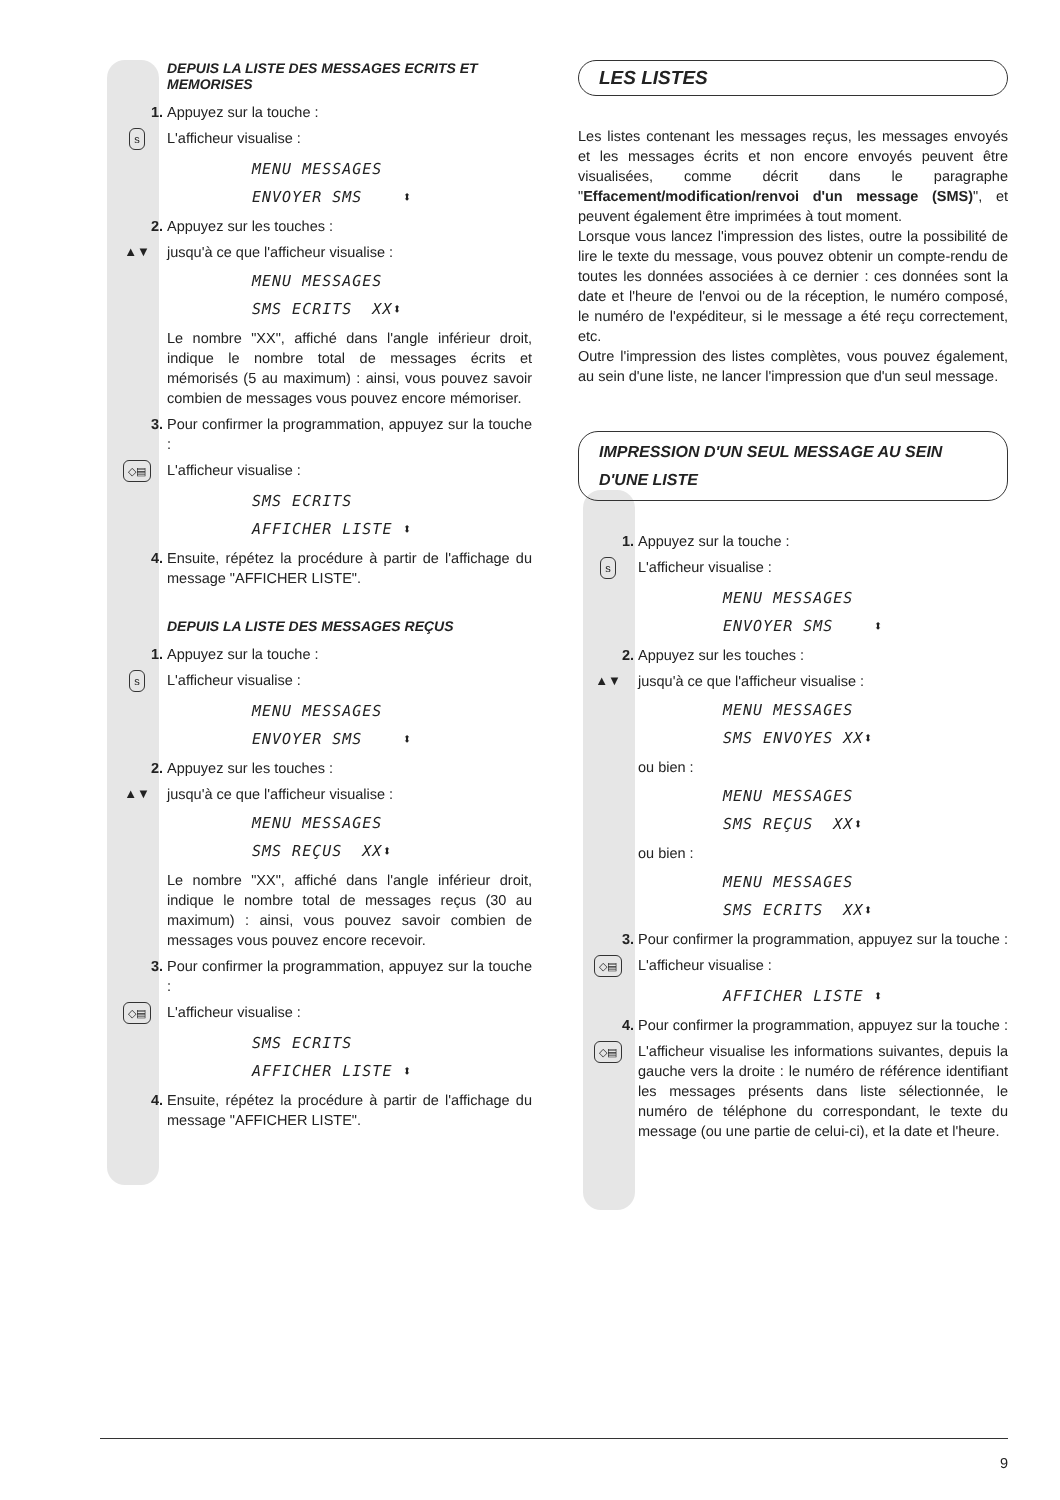DEPUIS LA LISTE DES MESSAGES ECRITS ET MEMORISES
1. Appuyez sur la touche :
s L'afficheur visualise :
MENU MESSAGES
ENVOYER SMS ⬍
2. Appuyez sur les touches :
▲▼ jusqu'à ce que l'afficheur visualise :
MENU MESSAGES
SMS ECRITS XX⬍
Le nombre "XX", affiché dans l'angle inférieur droit, indique le nombre total de messages écrits et mémorisés (5 au maximum) : ainsi, vous pouvez savoir combien de messages vous pouvez encore mémoriser.
3. Pour confirmer la programmation, appuyez sur la touche :
◇▤ L'afficheur visualise :
SMS ECRITS
AFFICHER LISTE ⬍
4. Ensuite, répétez la procédure à partir de l'affichage du message "AFFICHER LISTE".
DEPUIS LA LISTE DES MESSAGES REÇUS
1. Appuyez sur la touche :
s L'afficheur visualise :
MENU MESSAGES
ENVOYER SMS ⬍
2. Appuyez sur les touches :
▲▼ jusqu'à ce que l'afficheur visualise :
MENU MESSAGES
SMS REÇUS XX⬍
Le nombre "XX", affiché dans l'angle inférieur droit, indique le nombre total de messages reçus (30 au maximum) : ainsi, vous pouvez savoir combien de messages vous pouvez encore recevoir.
3. Pour confirmer la programmation, appuyez sur la touche :
◇▤ L'afficheur visualise :
SMS ECRITS
AFFICHER LISTE ⬍
4. Ensuite, répétez la procédure à partir de l'affichage du message "AFFICHER LISTE".
LES LISTES
Les listes contenant les messages reçus, les messages envoyés et les messages écrits et non encore envoyés peuvent être visualisées, comme décrit dans le paragraphe "Effacement/modification/renvoi d'un message (SMS)", et peuvent également être imprimées à tout moment.
Lorsque vous lancez l'impression des listes, outre la possibilité de lire le texte du message, vous pouvez obtenir un compte-rendu de toutes les données associées à ce dernier : ces données sont la date et l'heure de l'envoi ou de la réception, le numéro composé, le numéro de l'expéditeur, si le message a été reçu correctement, etc.
Outre l'impression des listes complètes, vous pouvez également, au sein d'une liste, ne lancer l'impression que d'un seul message.
IMPRESSION D'UN SEUL MESSAGE AU SEIN
D'UNE LISTE
1. Appuyez sur la touche :
s L'afficheur visualise :
MENU MESSAGES
ENVOYER SMS ⬍
2. Appuyez sur les touches :
▲▼ jusqu'à ce que l'afficheur visualise :
MENU MESSAGES
SMS ENVOYES XX⬍
ou bien :
MENU MESSAGES
SMS REÇUS XX⬍
ou bien :
MENU MESSAGES
SMS ECRITS XX⬍
3. Pour confirmer la programmation, appuyez sur la touche :
◇▤ L'afficheur visualise :
AFFICHER LISTE ⬍
4. Pour confirmer la programmation, appuyez sur la touche :
◇▤ L'afficheur visualise les informations suivantes, depuis la gauche vers la droite : le numéro de référence identifiant les messages présents dans liste sélectionnée, le numéro de téléphone du correspondant, le texte du message (ou une partie de celui-ci), et la date et l'heure.
9